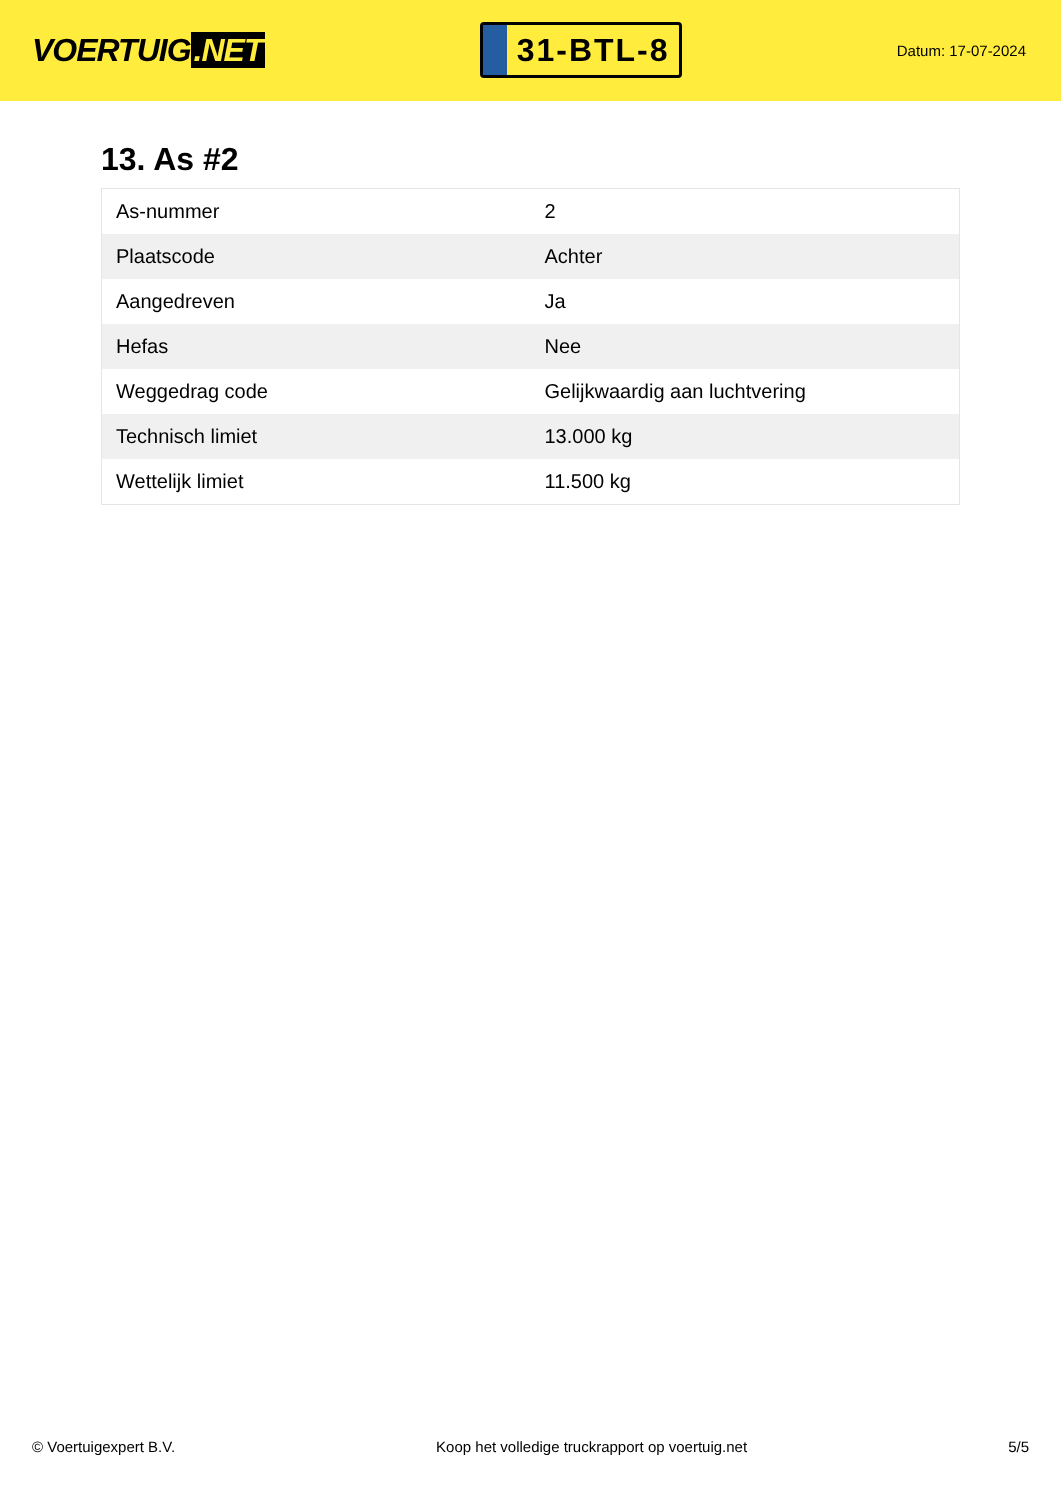VOERTUIG.NET
31-BTL-8
Datum: 17-07-2024
13. As #2
| As-nummer | 2 |
| Plaatscode | Achter |
| Aangedreven | Ja |
| Hefas | Nee |
| Weggedrag code | Gelijkwaardig aan luchtvering |
| Technisch limiet | 13.000 kg |
| Wettelijk limiet | 11.500 kg |
© Voertuigexpert B.V. Koop het volledige truckrapport op voertuig.net 5/5